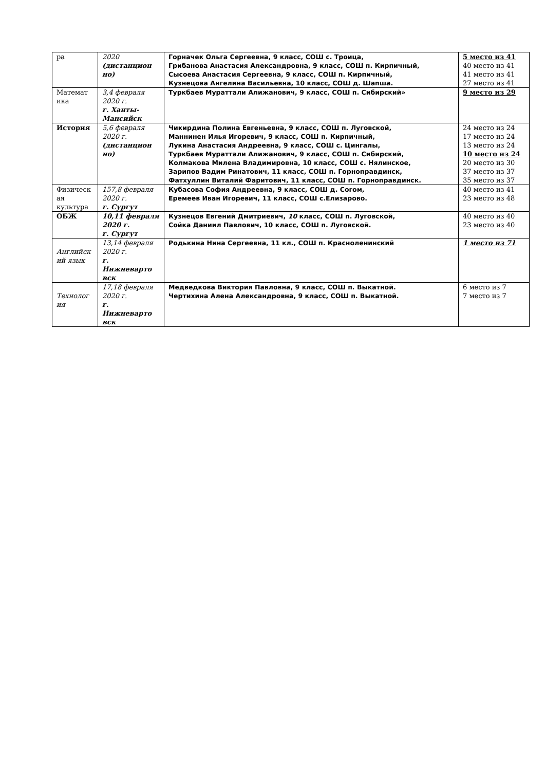| ра | 2020 (дистанцион но) | Горначек Ольга Сергеевна, 9 класс, СОШ с. Троица, Грибанова Анастасия Александровна, 9 класс, СОШ п. Кирпичный, Сысоева Анастасия Сергеевна, 9 класс, СОШ п. Кирпичный, Кузнецова Ангелина Васильевна, 10 класс, СОШ д. Шапша. | 5 место из 41 40 место из 41 41 место из 41 27 место из 41 |
| Математ ика | 3,4 февраля 2020 г. г. Ханты-Мансийск | Туркбаев Мураттали Алижанович, 9 класс, СОШ п. Сибирский» | 9 место из 29 |
| История | 5,6 февраля 2020 г. (дистанцион но) | Чикирдина Полина Евгеньевна, 9 класс, СОШ п. Луговской, Маннинен Илья Игоревич, 9 класс, СОШ п. Кирпичный, Лукина Анастасия Андреевна, 9 класс, СОШ с. Цингалы, Туркбаев Мураттали Алижанович, 9 класс, СОШ п. Сибирский, Колмакова Милена Владимировна, 10 класс, СОШ с. Нялинское, Зарипов Вадим Ринатович, 11 класс, СОШ п. Горноправдинск, Фатхуллин Виталий Фаритович, 11 класс, СОШ п. Горноправдинск. | 24 место из 24 17 место из 24 13 место из 24 10 место из 24 20 место из 30 37 место из 37 35 место из 37 |
| Физическ ая культура | 157,8 февраля 2020 г. г. Сургут | Кубасова София Андреевна, 9 класс, СОШ д. Согом, Еремеев Иван Игоревич, 11 класс, СОШ с.Елизарово. | 40 место из 41 23 место из 48 |
| ОБЖ | 10,11 февраля 2020 г. г. Сургут | Кузнецов Евгений Дмитриевич, 10 класс, СОШ п. Луговской, Сойка Даниил Павлович, 10 класс, СОШ п. Луговской. | 40 место из 40 23 место из 40 |
| Английск ий язык | 13,14 февраля 2020 г. г. Нижневарто вск | Родькина Нина Сергеевна, 11 кл., СОШ п. Красноленинский | 1 место из 71 |
| Технолог ия | 17,18 февраля 2020 г. г. Нижневарто вск | Медведкова Виктория Павловна, 9 класс, СОШ п. Выкатной. Чертихина Алена Александровна, 9 класс, СОШ п. Выкатной. | 6 место из 7 7 место из 7 |